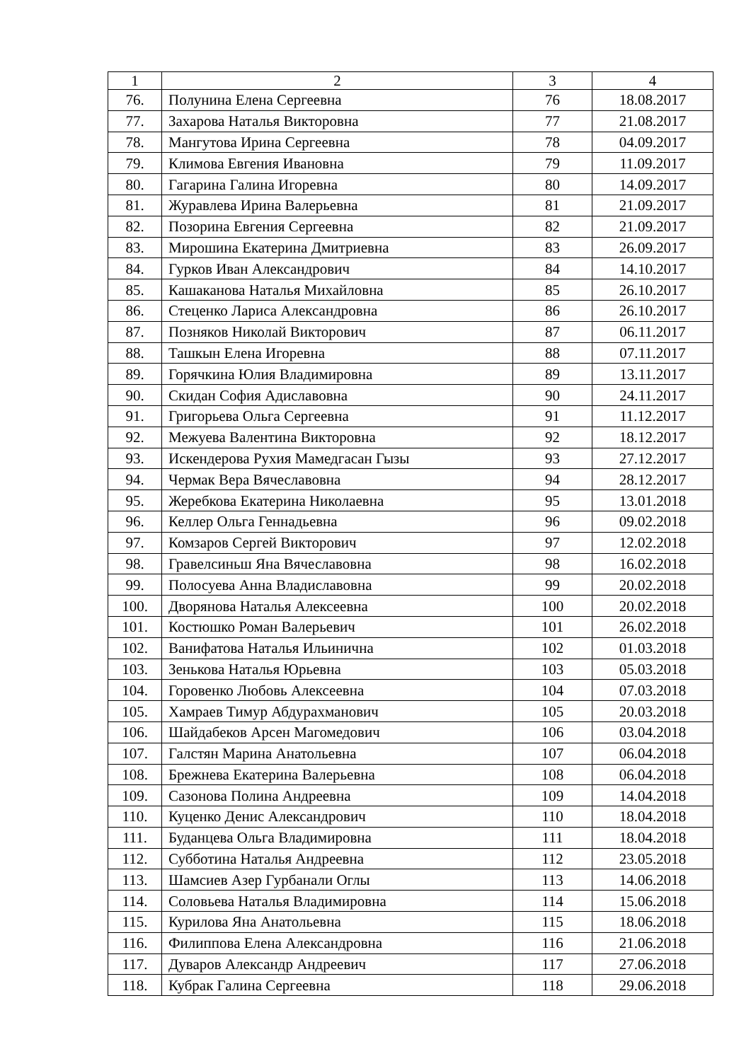| 1 | 2 | 3 | 4 |
| 76. | Полунина Елена Сергеевна | 76 | 18.08.2017 |
| 77. | Захарова Наталья Викторовна | 77 | 21.08.2017 |
| 78. | Мангутова Ирина Сергеевна | 78 | 04.09.2017 |
| 79. | Климова Евгения Ивановна | 79 | 11.09.2017 |
| 80. | Гагарина Галина Игоревна | 80 | 14.09.2017 |
| 81. | Журавлева Ирина Валерьевна | 81 | 21.09.2017 |
| 82. | Позорина Евгения Сергеевна | 82 | 21.09.2017 |
| 83. | Мирошина Екатерина Дмитриевна | 83 | 26.09.2017 |
| 84. | Гурков Иван Александрович | 84 | 14.10.2017 |
| 85. | Кашаканова Наталья Михайловна | 85 | 26.10.2017 |
| 86. | Стеценко Лариса Александровна | 86 | 26.10.2017 |
| 87. | Позняков Николай Викторович | 87 | 06.11.2017 |
| 88. | Ташкын Елена Игоревна | 88 | 07.11.2017 |
| 89. | Горячкина Юлия Владимировна | 89 | 13.11.2017 |
| 90. | Скидан София Адиславовна | 90 | 24.11.2017 |
| 91. | Григорьева Ольга Сергеевна | 91 | 11.12.2017 |
| 92. | Межуева Валентина Викторовна | 92 | 18.12.2017 |
| 93. | Искендерова Рухия Мамедгасан Гызы | 93 | 27.12.2017 |
| 94. | Чермак Вера Вячеславовна | 94 | 28.12.2017 |
| 95. | Жеребкова Екатерина Николаевна | 95 | 13.01.2018 |
| 96. | Келлер Ольга Геннадьевна | 96 | 09.02.2018 |
| 97. | Комзаров Сергей Викторович | 97 | 12.02.2018 |
| 98. | Гравелсиньш Яна Вячеславовна | 98 | 16.02.2018 |
| 99. | Полосуева Анна Владиславовна | 99 | 20.02.2018 |
| 100. | Дворянова Наталья Алексеевна | 100 | 20.02.2018 |
| 101. | Костюшко Роман Валерьевич | 101 | 26.02.2018 |
| 102. | Ванифатова Наталья Ильинична | 102 | 01.03.2018 |
| 103. | Зенькова Наталья Юрьевна | 103 | 05.03.2018 |
| 104. | Горовенко Любовь Алексеевна | 104 | 07.03.2018 |
| 105. | Хамраев Тимур Абдурахманович | 105 | 20.03.2018 |
| 106. | Шайдабеков Арсен Магомедович | 106 | 03.04.2018 |
| 107. | Галстян Марина Анатольевна | 107 | 06.04.2018 |
| 108. | Брежнева Екатерина Валерьевна | 108 | 06.04.2018 |
| 109. | Сазонова Полина Андреевна | 109 | 14.04.2018 |
| 110. | Куценко Денис Александрович | 110 | 18.04.2018 |
| 111. | Буданцева Ольга Владимировна | 111 | 18.04.2018 |
| 112. | Субботина Наталья Андреевна | 112 | 23.05.2018 |
| 113. | Шамсиев Азер Гурбанали Оглы | 113 | 14.06.2018 |
| 114. | Соловьева Наталья Владимировна | 114 | 15.06.2018 |
| 115. | Курилова Яна Анатольевна | 115 | 18.06.2018 |
| 116. | Филиппова Елена Александровна | 116 | 21.06.2018 |
| 117. | Дуваров Александр Андреевич | 117 | 27.06.2018 |
| 118. | Кубрак Галина Сергеевна | 118 | 29.06.2018 |